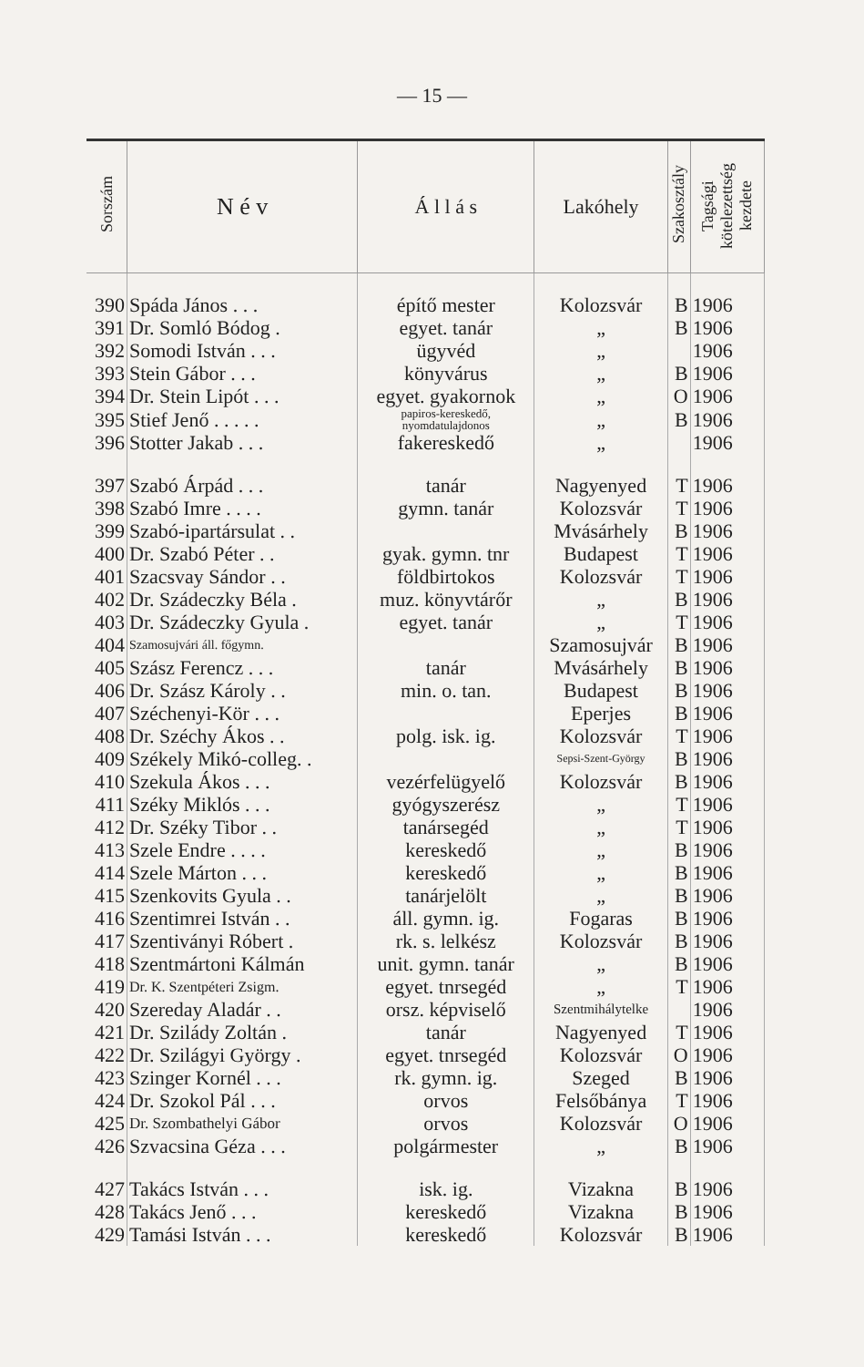— 15 —
| Sorszám | N é v | Á l l á s | Lakóhely | Szakosztály | Tagsági kötelezettség kezdete |
| --- | --- | --- | --- | --- | --- |
| 390 | Spáda János . . . | építő mester | Kolozsvár | B | 1906 |
| 391 | Dr. Somló Bódog . | egyet. tanár | „ | B | 1906 |
| 392 | Somodi István . . . | ügyvéd | „ | | 1906 |
| 393 | Stein Gábor . . . | könyvárus | „ | B | 1906 |
| 394 | Dr. Stein Lipót . . . | egyet. gyakornok | „ | O | 1906 |
| 395 | Stief Jenő . . . . . | papiros-kereskedő, nyomdatulajdonos | „ | B | 1906 |
| 396 | Stotter Jakab . . . | fakereskedő | „ | | 1906 |
| 397 | Szabó Árpád . . . | tanár | Nagyenyed | T | 1906 |
| 398 | Szabó Imre . . . . | gymn. tanár | Kolozsvár | T | 1906 |
| 399 | Szabó-ipartársulat . . | | Mvásárhely | B | 1906 |
| 400 | Dr. Szabó Péter . . | gyak. gymn. tnr | Budapest | T | 1906 |
| 401 | Szacsvay Sándor . . | földbirtokos | Kolozsvár | T | 1906 |
| 402 | Dr. Szádeczky Béla . | muz. könyvtárőr | „ | B | 1906 |
| 403 | Dr. Szádeczky Gyula . | egyet. tanár | „ | T | 1906 |
| 404 | Szamosujvári áll. főgymn. | | Szamosujvár | B | 1906 |
| 405 | Szász Ferencz . . . | tanár | Mvásárhely | B | 1906 |
| 406 | Dr. Szász Károly . . | min. o. tan. | Budapest | B | 1906 |
| 407 | Széchenyi-Kör . . . | | Eperjes | B | 1906 |
| 408 | Dr. Széchy Ákos . . | polg. isk. ig. | Kolozsvár | T | 1906 |
| 409 | Székely Mikó-colleg. . | | Sepsi-Szent-György | B | 1906 |
| 410 | Szekula Ákos . . . | vezérfelügyelő | Kolozsvár | B | 1906 |
| 411 | Széky Miklós . . . | gyógyszerész | „ | T | 1906 |
| 412 | Dr. Széky Tibor . . | tanársegéd | „ | T | 1906 |
| 413 | Szele Endre . . . . | kereskedő | „ | B | 1906 |
| 414 | Szele Márton . . . | kereskedő | „ | B | 1906 |
| 415 | Szenkovits Gyula . . | tanárjelölt | „ | B | 1906 |
| 416 | Szentimrei István . . | áll. gymn. ig. | Fogaras | B | 1906 |
| 417 | Szentiványi Róbert . | rk. s. lelkész | Kolozsvár | B | 1906 |
| 418 | Szentmártoni Kálmán | unit. gymn. tanár | „ | B | 1906 |
| 419 | Dr. K. Szentpéteri Zsigm. | egyet. tnrsegéd | „ | T | 1906 |
| 420 | Szereday Aladár . . | orsz. képviselő | Szentmihálytelke | | 1906 |
| 421 | Dr. Szilády Zoltán . | tanár | Nagyenyed | T | 1906 |
| 422 | Dr. Szilágyi György . | egyet. tnrsegéd | Kolozsvár | O | 1906 |
| 423 | Szinger Kornél . . . | rk. gymn. ig. | Szeged | B | 1906 |
| 424 | Dr. Szokol Pál . . . | orvos | Felsőbánya | T | 1906 |
| 425 | Dr. Szombathelyi Gábor | orvos | Kolozsvár | O | 1906 |
| 426 | Szvacsina Géza . . . | polgármester | „ | B | 1906 |
| 427 | Takács István . . . | isk. ig. | Vizakna | B | 1906 |
| 428 | Takács Jenő . . . | kereskedő | Vizakna | B | 1906 |
| 429 | Tamási István . . . | kereskedő | Kolozsvár | B | 1906 |